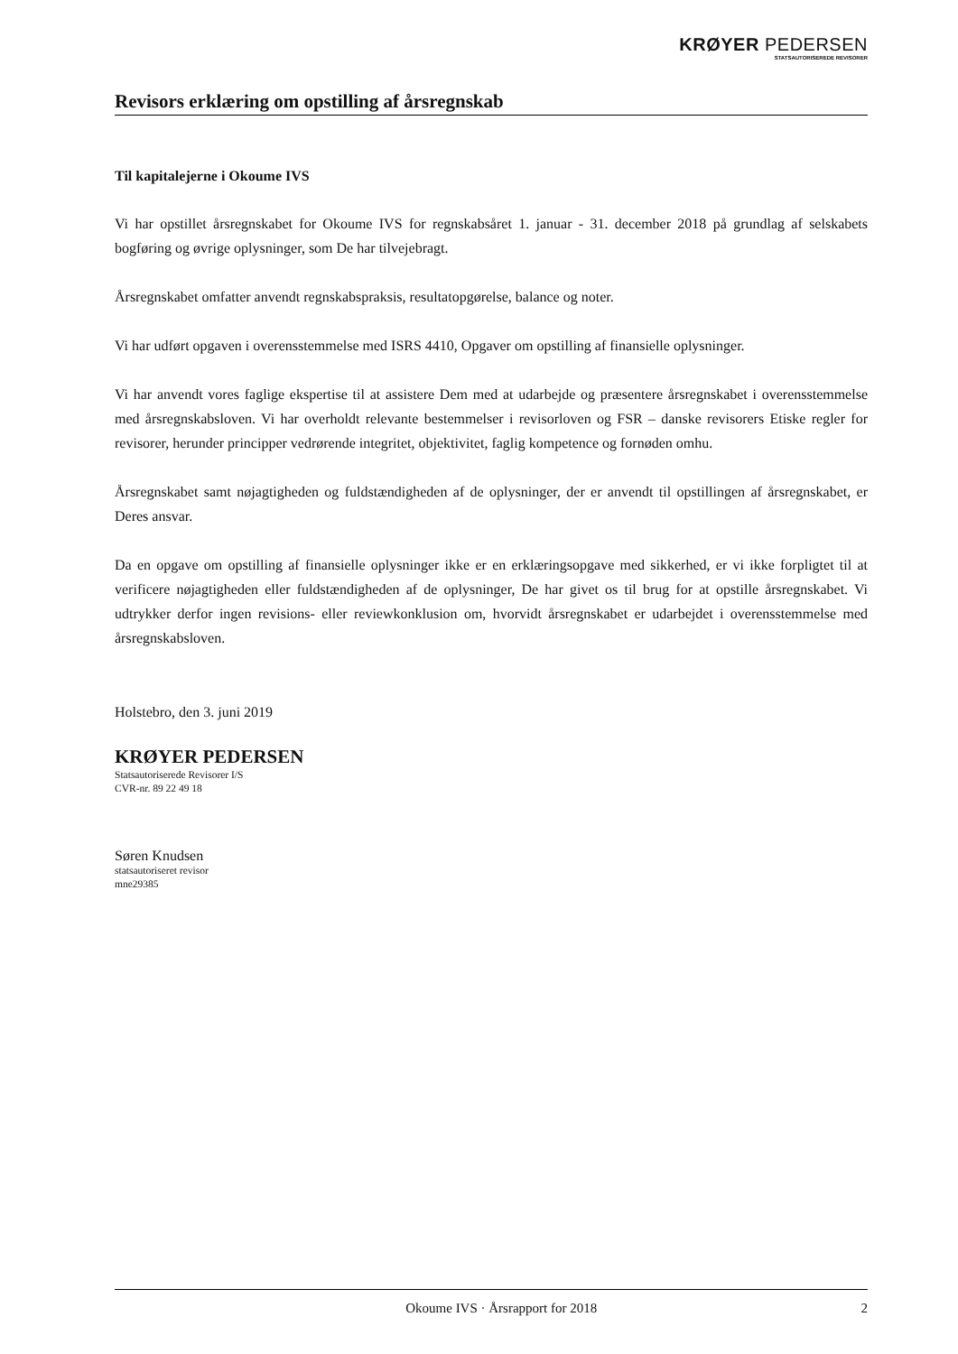KRØYER PEDERSEN
STATSAUTORISEREDE REVISORER
Revisors erklæring om opstilling af årsregnskab
Til kapitalejerne i Okoume IVS
Vi har opstillet årsregnskabet for Okoume IVS for regnskabsåret 1. januar - 31. december 2018 på grundlag af selskabets bogføring og øvrige oplysninger, som De har tilvejebragt.
Årsregnskabet omfatter anvendt regnskabspraksis, resultatopgørelse, balance og noter.
Vi har udført opgaven i overensstemmelse med ISRS 4410, Opgaver om opstilling af finansielle oplysninger.
Vi har anvendt vores faglige ekspertise til at assistere Dem med at udarbejde og præsentere årsregnskabet i overensstemmelse med årsregnskabsloven. Vi har overholdt relevante bestemmelser i revisorloven og FSR – danske revisorers Etiske regler for revisorer, herunder principper vedrørende integritet, objektivitet, faglig kompetence og fornøden omhu.
Årsregnskabet samt nøjagtigheden og fuldstændigheden af de oplysninger, der er anvendt til opstillingen af årsregnskabet, er Deres ansvar.
Da en opgave om opstilling af finansielle oplysninger ikke er en erklæringsopgave med sikkerhed, er vi ikke forpligtet til at verificere nøjagtigheden eller fuldstændigheden af de oplysninger, De har givet os til brug for at opstille årsregnskabet. Vi udtrykker derfor ingen revisions- eller reviewkonklusion om, hvorvidt årsregnskabet er udarbejdet i overensstemmelse med årsregnskabsloven.
Holstebro, den 3. juni 2019
KRØYER PEDERSEN
Statsautoriserede Revisorer I/S
CVR-nr. 89 22 49 18
Søren Knudsen
statsautoriseret revisor
mne29385
Okoume IVS · Årsrapport for 2018 2